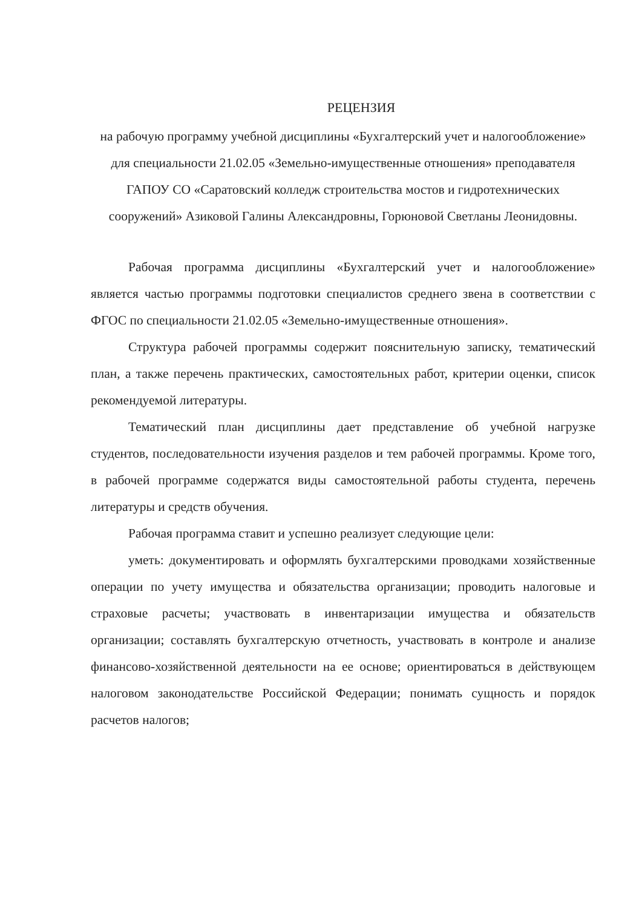РЕЦЕНЗИЯ
на рабочую программу учебной дисциплины «Бухгалтерский учет и налогообложение» для специальности 21.02.05 «Земельно-имущественные отношения» преподавателя ГАПОУ СО «Саратовский колледж строительства мостов и гидротехнических сооружений» Азиковой Галины Александровны, Горюновой Светланы Леонидовны.
Рабочая программа дисциплины «Бухгалтерский учет и налогообложение» является частью программы подготовки специалистов среднего звена в соответствии с ФГОС по специальности 21.02.05 «Земельно-имущественные отношения».
Структура рабочей программы содержит пояснительную записку, тематический план, а также перечень практических, самостоятельных работ, критерии оценки, список рекомендуемой литературы.
Тематический план дисциплины дает представление об учебной нагрузке студентов, последовательности изучения разделов и тем рабочей программы. Кроме того, в рабочей программе содержатся виды самостоятельной работы студента, перечень литературы и средств обучения.
Рабочая программа ставит и успешно реализует следующие цели:
уметь: документировать и оформлять бухгалтерскими проводками хозяйственные операции по учету имущества и обязательства организации; проводить налоговые и страховые расчеты; участвовать в инвентаризации имущества и обязательств организации; составлять бухгалтерскую отчетность, участвовать в контроле и анализе финансово-хозяйственной деятельности на ее основе; ориентироваться в действующем налоговом законодательстве Российской Федерации; понимать сущность и порядок расчетов налогов;